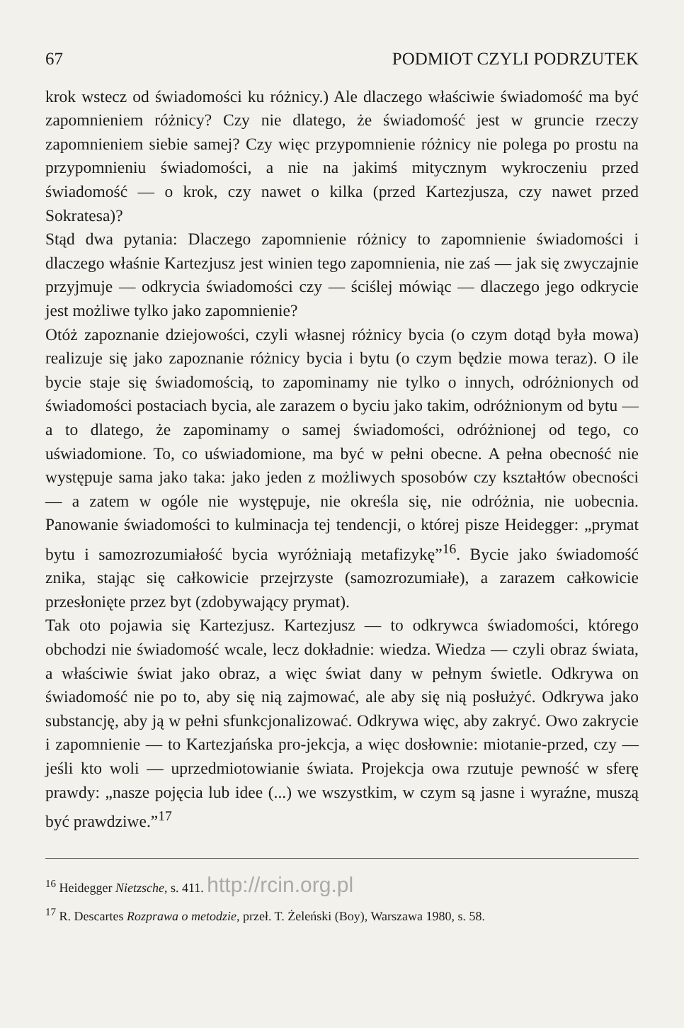67 PODMIOT CZYLI PODRZUTEK
krok wstecz od świadomości ku różnicy.) Ale dlaczego właściwie świadomość ma być zapomnieniem różnicy? Czy nie dlatego, że świadomość jest w gruncie rzeczy zapomnieniem siebie samej? Czy więc przypomnienie różnicy nie polega po prostu na przypomnieniu świadomości, a nie na jakimś mitycznym wykroczeniu przed świadomość — o krok, czy nawet o kilka (przed Kartezjusza, czy nawet przed Sokratesa)?
Stąd dwa pytania: Dlaczego zapomnienie różnicy to zapomnienie świadomości i dlaczego właśnie Kartezjusz jest winien tego zapomnienia, nie zaś — jak się zwyczajnie przyjmuje — odkrycia świadomości czy — ściślej mówiąc — dlaczego jego odkrycie jest możliwe tylko jako zapomnienie?
Otóż zapoznanie dziejowości, czyli własnej różnicy bycia (o czym dotąd była mowa) realizuje się jako zapoznanie różnicy bycia i bytu (o czym będzie mowa teraz). O ile bycie staje się świadomością, to zapominamy nie tylko o innych, odróżnionych od świadomości postaciach bycia, ale zarazem o byciu jako takim, odróżnionym od bytu — a to dlatego, że zapominamy o samej świadomości, odróżnionej od tego, co uświadomione. To, co uświadomione, ma być w pełni obecne. A pełna obecność nie występuje sama jako taka: jako jeden z możliwych sposobów czy kształtów obecności — a zatem w ogóle nie występuje, nie określa się, nie odróżnia, nie uobecnia. Panowanie świadomości to kulminacja tej tendencji, o której pisze Heidegger: „prymat bytu i samozrozumiałość bycia wyróżniają metafizykę”<sup>16</sup>. Bycie jako świadomość znika, stając się całkowicie przejrzyste (samozrozumiałe), a zarazem całkowicie przesłonięte przez byt (zdobywający prymat).
Tak oto pojawia się Kartezjusz. Kartezjusz — to odkrywca świadomości, którego obchodzi nie świadomość wcale, lecz dokładnie: wiedza. Wiedza — czyli obraz świata, a właściwie świat jako obraz, a więc świat dany w pełnym świetle. Odkrywa on świadomość nie po to, aby się nią zajmować, ale aby się nią posłużyć. Odkrywa jako substancję, aby ją w pełni sfunkcjonalizować. Odkrywa więc, aby zakryć. Owo zakrycie i zapomnienie — to Kartezjańska pro-jekcja, a więc dosłownie: miotanie-przed, czy — jeśli kto woli — uprzedmiotowianie świata. Projekcja owa rzutuje pewność w sferę prawdy: „nasze pojęcia lub idee (...) we wszystkim, w czym są jasne i wyraźne, muszą być prawdziwe.”<sup>17</sup>
<sup>16</sup> Heidegger Nietzsche, s. 411. http://rcin.org.pl
<sup>17</sup> R. Descartes Rozprawa o metodzie, przeł. T. Żeleński (Boy), Warszawa 1980, s. 58.